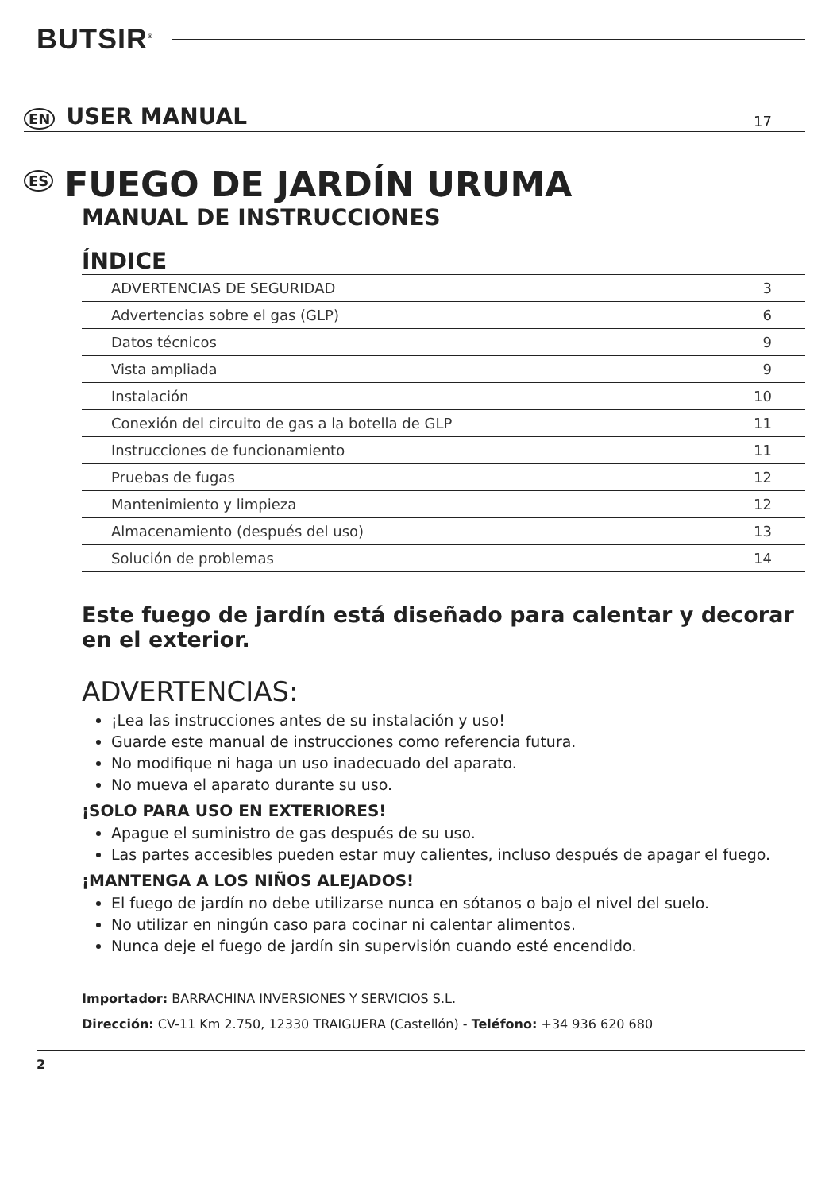BUTSIR<sup>®</sup>
EN USER MANUAL 17
ES FUEGO DE JARDÍN URUMA
MANUAL DE INSTRUCCIONES
ÍNDICE
| ADVERTENCIAS DE SEGURIDAD | 3 |
| Advertencias sobre el gas (GLP) | 6 |
| Datos técnicos | 9 |
| Vista ampliada | 9 |
| Instalación | 10 |
| Conexión del circuito de gas a la botella de GLP | 11 |
| Instrucciones de funcionamiento | 11 |
| Pruebas de fugas | 12 |
| Mantenimiento y limpieza | 12 |
| Almacenamiento (después del uso) | 13 |
| Solución de problemas | 14 |
Este fuego de jardín está diseñado para calentar y decorar en el exterior.
ADVERTENCIAS:
¡Lea las instrucciones antes de su instalación y uso!
Guarde este manual de instrucciones como referencia futura.
No modifique ni haga un uso inadecuado del aparato.
No mueva el aparato durante su uso.
¡SOLO PARA USO EN EXTERIORES!
Apague el suministro de gas después de su uso.
Las partes accesibles pueden estar muy calientes, incluso después de apagar el fuego.
¡MANTENGA A LOS NIÑOS ALEJADOS!
El fuego de jardín no debe utilizarse nunca en sótanos o bajo el nivel del suelo.
No utilizar en ningún caso para cocinar ni calentar alimentos.
Nunca deje el fuego de jardín sin supervisión cuando esté encendido.
Importador: BARRACHINA INVERSIONES Y SERVICIOS S.L.
Dirección: CV-11 Km 2.750, 12330 TRAIGUERA (Castellón) - Teléfono: +34 936 620 680
2